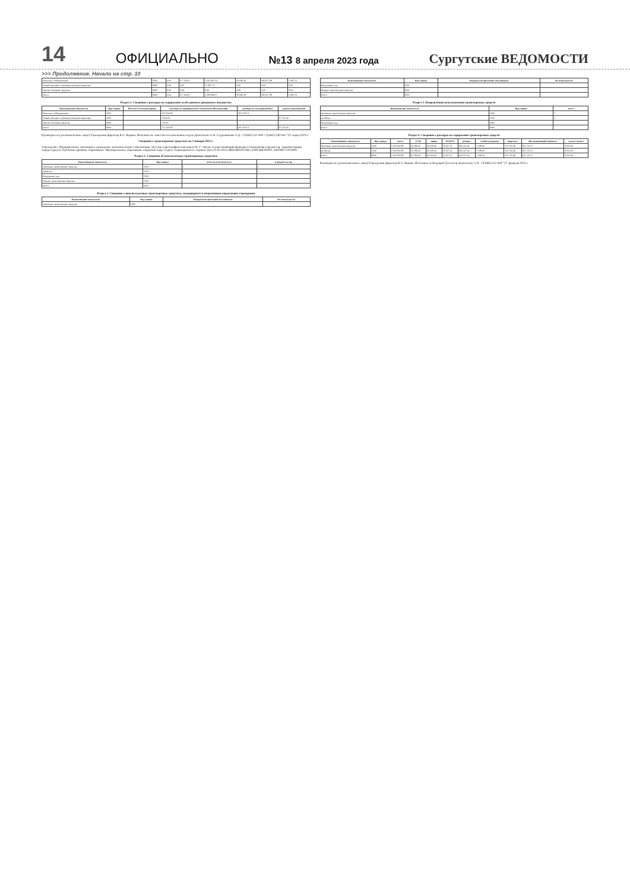14 ОФИЦИАЛЬНО №13 8 апреля 2023 года Сургутские ВЕДОМОСТИ
>>> Продолжение. Начало на стр. 10
| Машины и оборудование | 2000 | 0,00 | 87 743,63 | 2 262 681,53 | 29 936,38 | 308 317,98 | 2 492,76 |
| Хозяйственный и производственный инвентарь | 3000 | 0,00 | 0,00 | 75 387,74 | 0,00 | 0,00 | 0,00 |
| Прочие основные средства | 4000 | 0,00 | 0,00 | 0,00 | 0,00 | 0,00 | 0,00 |
| Итого | 9000 | 0,00 | 87 743,63 | 2 338 069,27 | 29 936,38 | 308 317,98 | 2 492,76 |
Раздел 2. Сведения о расходах на содержание особо ценного движимого имущества
| Наименование показателя | Код строки | Всего за отчетный период | расходы на периодическое техническое обслуживание | расходы на текущий ремонт | капитальный ремонт |
| --- | --- | --- | --- | --- | --- |
| Машины и оборудование | 2000 | | 267 616,68 | 165 118,14 | |
| Хозяйственный и производственный инвентарь | 3000 | | 2 900,00 | | 87 111,60 |
| Прочие основные средства | 4000 | | 750,00 | | |
| Итого | 9000 | | 271 266,68 | 165 118,14 | 87 111,60 |
Руководитель (уполномоченное лицо) Учреждения Директор В.А. Водина. Исполнитель заместитель начальника отдела Демолтьева А.Н. Студенникова А.Д. +7(3462) 522-839 +7(3462) 240-044 "14" марта 2023 г.
Сведения о транспортных средствах на 1 января 2023 г.
Учреждение: Муниципальное автономное учреждение дополнительного образования "Детская хореографическая школа № 1". Орган, осуществляющий функции и полномочия учредителя: Администрация города Сургута. Публично-правовое образование: Муниципальное образование городской округ Сургут. Периодичность: годовая. Дата 01.01.2023, ИНН 8602017662, КПП 860201001, ОКТМО 71876000
Раздел 1. Сведения об используемых транспортных средствах
| Наименование показателя | Код строки | всего на отчетную дату | в среднем за год |
| --- | --- | --- | --- |
| Наземные транспортные средства | 1000 | 1 | 1 |
| автобусы | 1500 | 1 | 1 |
| Воздушные суда | 2000 | | |
| Водные транспортные средства | 3000 | | |
| Итого | 9000 | | |
Раздел 2. Сведения о неиспользуемых транспортных средствах, находящихся в оперативном управлении учреждения
| Наименование показателя | Код строки | Передано во временное пользование | Не используется |
| --- | --- | --- | --- |
| Наземные транспортные средства | 1000 | | |
| Наименование показателя | Код строки | Передано во временное пользование | Не используется |
| --- | --- | --- | --- |
| Воздушные суда | 2000 | | |
| Водные транспортные средства | 3000 | | |
| Итого | 9000 | | |
Раздел 3. Направления использования транспортных средств
| Наименование показателя | Код строки | всего |
| --- | --- | --- |
| Наземные транспортные средства | 1000 | 1 |
| автобусы | 1500 | 1 |
| Воздушные суда | 2000 | |
| Итого | 9000 | |
Раздел 4. Сведения о расходах на содержание транспортных средств
| Наименование показателя | Код строки | всего | ГСМ | шины | ОСАГО | ремонт | техобслуживание | водители | обслуживающий персонал | уплата налога |
| --- | --- | --- | --- | --- | --- | --- | --- | --- | --- | --- |
| Наземные транспортные средства | 1000 | 1 033 920,88 | 62 286,00 | 64 100,00 | 20 427,51 | 166 525,34 | 1 339,00 | 113 702,46 | 601 725,57 | 3 815,00 |
| автобусы | 1500 | 1 033 920,88 | 62 286,00 | 64 100,00 | 20 427,51 | 166 525,34 | 1 339,00 | 113 702,46 | 601 725,57 | 3 815,00 |
| Итого | 9000 | 1 033 920,88 | 62 286,00 | 64 100,00 | 20 427,51 | 166 525,34 | 1 339,00 | 113 702,46 | 601 725,57 | 3 815,00 |
Руководитель (уполномоченное лицо) Учреждения Директор В.А. Водина. Исполнитель Ведущий бухгалтер Демолтьева А.Н. +7(3462) 522-839 "21" февраля 2023 г.